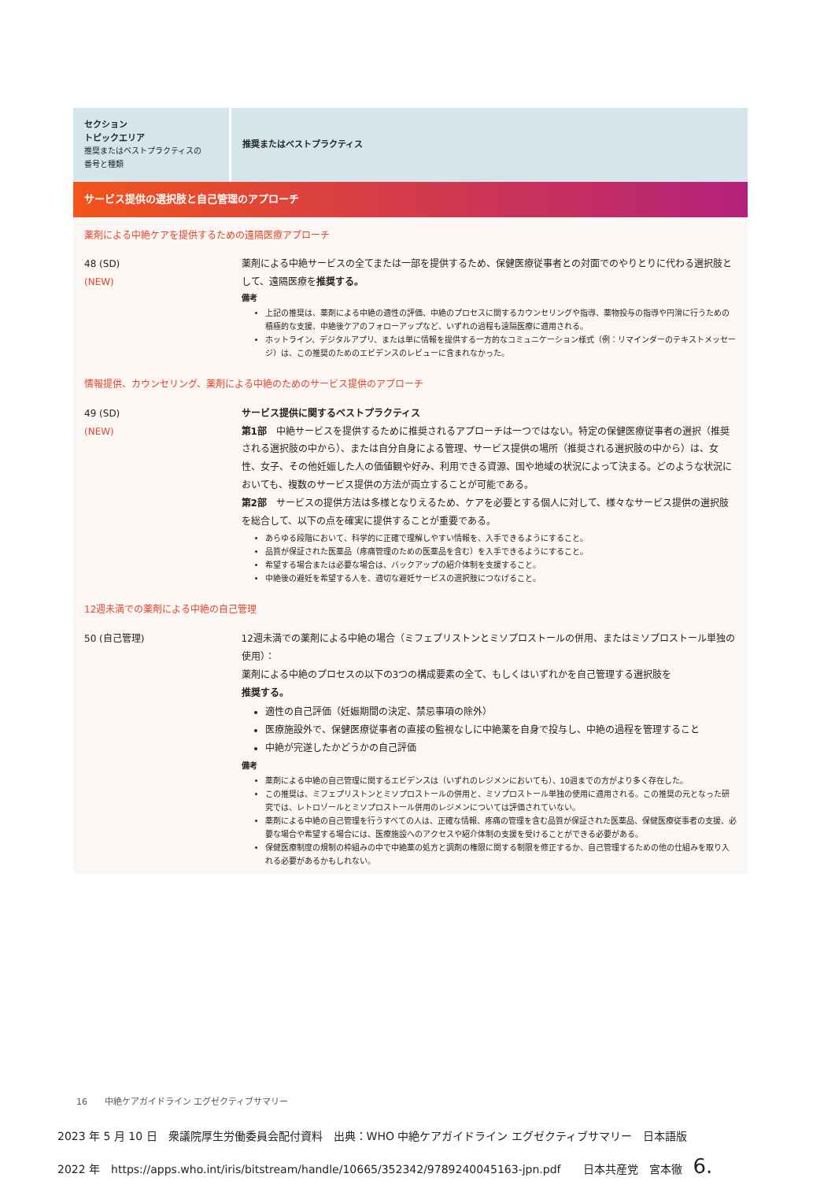| セクション トピックエリア 推奨またはベストプラクティスの 番号と種類 | 推奨またはベストプラクティス |
| サービス提供の選択肢と自己管理のアプローチ | |
| 薬剤による中絶ケアを提供するための遠隔医療アプローチ | |
| 48 (SD) (NEW) | 薬剤による中絶サービスの全てまたは一部を提供するため、保健医療従事者との対面でのやりとりに代わる選択肢として、遠隔医療を 推奨する。 備考 上記の推奨は、薬剤による中絶の適性の評価、中絶のプロセスに関するカウンセリングや指導、薬物投与の指導や円滑に行うための積極的な支援、中絶後ケアのフォローアップなど、いずれの過程も遠隔医療に適用される。 ホットライン、デジタルアプリ、または単に情報を提供する一方的なコミュニケーション様式（例：リマインダーのテキストメッセージ）は、この推奨のためのエビデンスのレビューに含まれなかった。 |
| 情報提供、カウンセリング、薬剤による中絶のためのサービス提供のアプローチ | |
| 49 (SD) (NEW) | サービス提供に関するベストプラクティス 第1部 中絶サービスを提供するために推奨されるアプローチは一つではない。特定の保健医療従事者の選択（推奨される選択肢の中から）、または自分自身による管理、サービス提供の場所（推奨される選択肢の中から）は、女性、女子、その他妊娠した人の価値観や好み、利用できる資源、国や地域の状況によって決まる。どのような状況においても、複数のサービス提供の方法が両立することが可能である。 第2部 サービスの提供方法は多様となりえるため、ケアを必要とする個人に対して、様々なサービス提供の選択肢を総合して、以下の点を確実に提供することが重要である。 あらゆる段階において、科学的に正確で理解しやすい情報を、入手できるようにすること。 品質が保証された医薬品（疼痛管理のための医薬品を含む）を入手できるようにすること。 希望する場合または必要な場合は、バックアップの紹介体制を支援すること。 中絶後の避妊を希望する人を、適切な避妊サービスの選択肢につなげること。 |
| 12週未満での薬剤による中絶の自己管理 | |
| 50 (自己管理) | 12週未満での薬剤による中絶の場合（ミフェプリストンとミソプロストールの併用、またはミソプロストール単独の使用）： 薬剤による中絶のプロセスの以下の3つの構成要素の全て、もしくはいずれかを自己管理する選択肢を 推奨する。 適性の自己評価（妊娠期間の決定、禁忌事項の除外） 医療施設外で、保健医療従事者の直接の監視なしに中絶薬を自身で投与し、中絶の過程を管理すること 中絶が完遂したかどうかの自己評価 備考 薬剤による中絶の自己管理に関するエビデンスは（いずれのレジメンにおいても）、10週までの方がより多く存在した。 この推奨は、ミフェプリストンとミソプロストールの併用と、ミソプロストール単独の使用に適用される。この推奨の元となった研究では、レトロゾールとミソプロストール併用のレジメンについては評価されていない。 薬剤による中絶の自己管理を行うすべての人は、正確な情報、疼痛の管理を含む品質が保証された医薬品、保健医療従事者の支援、必要な場合や希望する場合には、医療施設へのアクセスや紹介体制の支援を受けることができる必要がある。 保健医療制度の規制の枠組みの中で中絶薬の処方と調剤の権限に関する制限を修正するか、自己管理するための他の仕組みを取り入れる必要があるかもしれない。 |
16　　中絶ケアガイドライン エグゼクティブサマリー
2023 年 5 月 10 日　衆議院厚生労働委員会配付資料　出典：WHO 中絶ケアガイドライン エグゼクティブサマリー　日本語版
2022 年　https://apps.who.int/iris/bitstream/handle/10665/352342/9789240045163-jpn.pdf　　日本共産党　宮本徹　6.